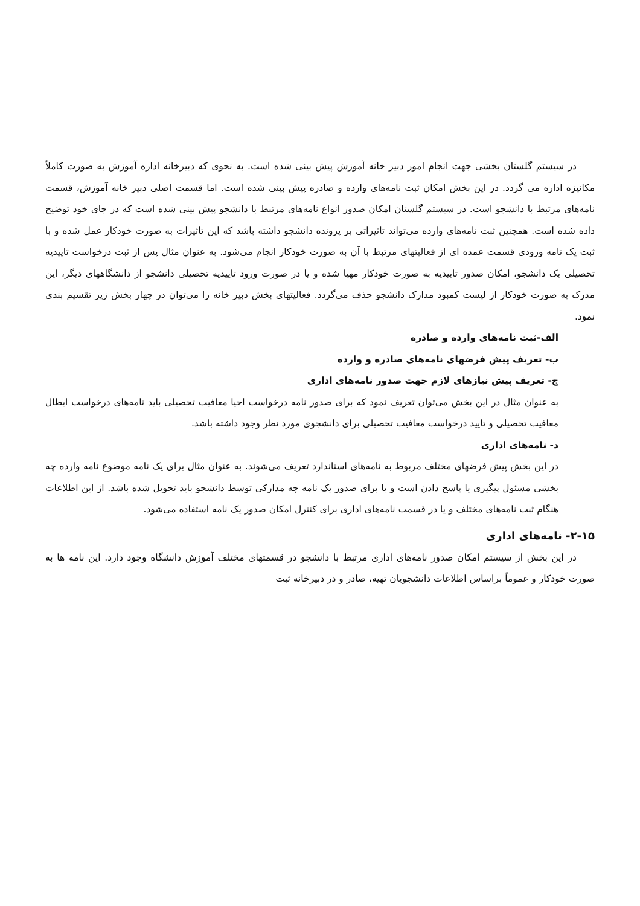در سیستم گلستان بخشی جهت انجام امور دبیر خانه آموزش پیش بینی شده است. به نحوی که دبیرخانه اداره آموزش به صورت کاملاً مکانیزه اداره می گردد. در این بخش امکان ثبت نامه‌های وارده و صادره پیش بینی شده است. اما قسمت اصلی دبیر خانه آموزش، قسمت نامه‌های مرتبط با دانشجو است. در سیستم گلستان امکان صدور انواع نامه‌های مرتبط با دانشجو پیش بینی شده است که در جای خود توضیح داده شده است. همچنین ثبت نامه‌های وارده می‌تواند تاثیراتی بر پرونده دانشجو داشته باشد که این تاثیرات به صورت خودکار عمل شده و با ثبت یک نامه ورودی قسمت عمده ای از فعالیتهای مرتبط با آن به صورت خودکار انجام می‌شود. به عنوان مثال پس از ثبت درخواست تاییدیه تحصیلی یک دانشجو، امکان صدور تاییدیه به صورت خودکار مهیا شده و یا در صورت ورود تاییدیه تحصیلی دانشجو از دانشگاههای دیگر، این مدرک به صورت خودکار از لیست کمبود مدارک دانشجو حذف می‌گردد. فعالیتهای بخش دبیر خانه را می‌توان در چهار بخش زیر تقسیم بندی نمود.
الف-ثبت نامه‌های وارده و صادره
ب- تعریف پیش فرضهای نامه‌های صادره و وارده
ج- تعریف پیش نیازهای لازم جهت صدور نامه‌های اداری
به عنوان مثال در این بخش می‌توان تعریف نمود که برای صدور نامه درخواست احیا معافیت تحصیلی باید نامه‌های درخواست ابطال معافیت تحصیلی و تایید درخواست معافیت تحصیلی برای دانشجوی مورد نظر وجود داشته باشد.
د- نامه‌های اداری
در این بخش پیش فرضهای مختلف مربوط به نامه‌های استاندارد تعریف می‌شوند. به عنوان مثال برای یک نامه موضوع نامه وارده چه بخشی مسئول پیگیری یا پاسخ دادن است و یا برای صدور یک نامه چه مدارکی توسط دانشجو باید تحویل شده باشد. از این اطلاعات هنگام ثبت نامه‌های مختلف و یا در قسمت نامه‌های اداری برای کنترل امکان صدور یک نامه استفاده می‌شود.
۲-۱۵- نامه‌های اداری
در این بخش از سیستم امکان صدور نامه‌های اداری مرتبط با دانشجو در قسمتهای مختلف آموزش دانشگاه وجود دارد. این نامه ها به صورت خودکار و عموماً براساس اطلاعات دانشجویان تهیه، صادر و در دبیرخانه ثبت